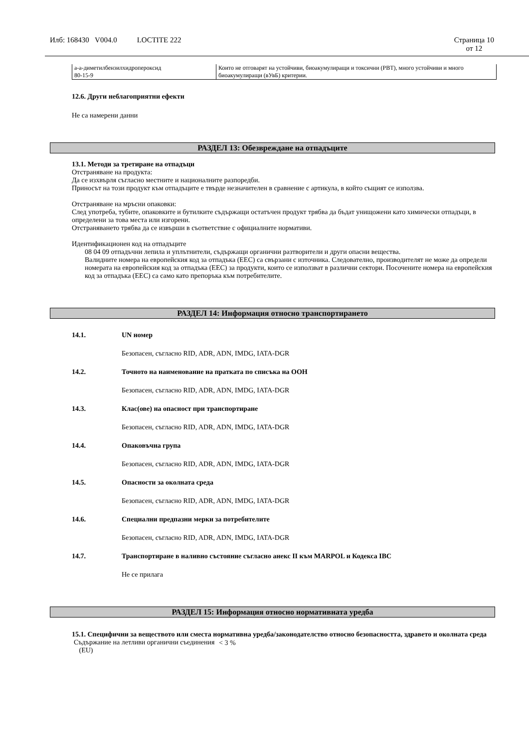Илб: 168430 V004.0 LOCTITE 222 Страница 10
от 12
| а-а-диметилбензилхидропероксид 80-15-9 | Които не отговарят на устойчиви, биоакумулиращи и токсични (PBT), много устойчиви и много биоакумулиращи (вУвБ) критерии. |
12.6. Други неблагоприятни ефекти
Не са намерени данни
РАЗДЕЛ 13: Обезвреждане на отпадъците
13.1. Методи за третиране на отпадъци
Отстраняване на продукта:
Да се изхвърля съгласно местните и националните разпоредби.
Приносът на този продукт към отпадъците е твърде незначителен в сравнение с артикула, в който същият се използва.
Отстраняване на мръсни опаковки:
След употреба, тубите, опаковките и бутилките съдържащи остатъчен продукт трябва да бъдат унищожени като химически отпадъци, в определени за това места или изгорени.
Отстраняването трябва да се извърши в съответствие с официалните нормативи.
Идентификационен код на отпадъците
08 04 09 отпадъчни лепила и уплътнители, съдържащи органични разтворители и други опасни вещества.
Валидните номера на европейския код за отпадъка (EEC) са свързани с източника. Следователно, производителят не може да определи номерата на европейския код за отпадъка (EEC) за продукти, които се използват в различни сектори. Посочените номера на европейския код за отпадъка (EEC) са само като препоръка към потребителите.
РАЗДЕЛ 14: Информация относно транспортирането
14.1. UN номер
Безопасен, съгласно RID, ADR, ADN, IMDG, IATA-DGR
14.2. Точното на наименование на пратката по списъка на ООН
Безопасен, съгласно RID, ADR, ADN, IMDG, IATA-DGR
14.3. Клас(ове) на опасност при транспортиране
Безопасен, съгласно RID, ADR, ADN, IMDG, IATA-DGR
14.4. Опаковъчна група
Безопасен, съгласно RID, ADR, ADN, IMDG, IATA-DGR
14.5. Опасности за околната среда
Безопасен, съгласно RID, ADR, ADN, IMDG, IATA-DGR
14.6. Специални предпазни мерки за потребителите
Безопасен, съгласно RID, ADR, ADN, IMDG, IATA-DGR
14.7. Транспортиране в наливно състояние съгласно анекс II към MARPOL и Кодекса IBC
Не се прилага
РАЗДЕЛ 15: Информация относно нормативната уредба
15.1. Специфични за веществото или сместа нормативна уредба/законодателство относно безопасността, здравето и околната среда
| Съдържание на летливи органични съединения (EU) | < 3 % |